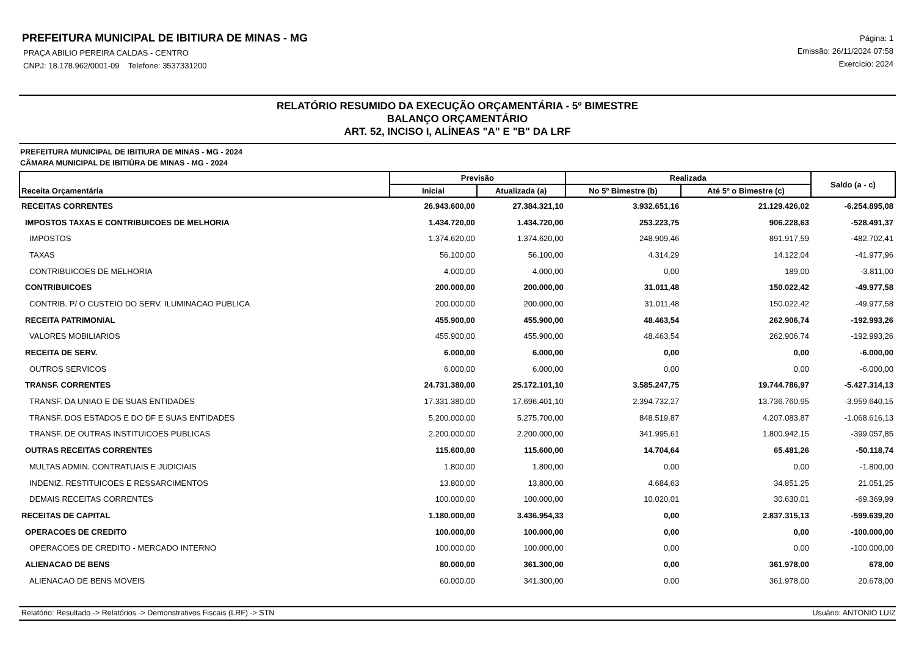PREFEITURA MUNICIPAL DE IBITIURA DE MINAS - MG
PRAÇA ABILIO PEREIRA CALDAS - CENTRO
CNPJ: 18.178.962/0001-09 Telefone: 3537331200
Página: 1
Emissão: 26/11/2024 07:58
Exercício: 2024
RELATÓRIO RESUMIDO DA EXECUÇÃO ORÇAMENTÁRIA - 5º BIMESTRE
BALANÇO ORÇAMENTÁRIO
ART. 52, INCISO I, ALÍNEAS "A" E "B" DA LRF
PREFEITURA MUNICIPAL DE IBITIURA DE MINAS - MG - 2024
CÂMARA MUNICIPAL DE IBITIÚRA DE MINAS - MG - 2024
| Receita Orçamentária | Previsão | | Realizada | | Saldo (a - c) |
| --- | --- | --- | --- | --- | --- |
| | Inicial | Atualizada (a) | No 5º Bimestre (b) | Até 5º o Bimestre (c) | |
| RECEITAS CORRENTES | 26.943.600,00 | 27.384.321,10 | 3.932.651,16 | 21.129.426,02 | -6.254.895,08 |
| IMPOSTOS TAXAS E CONTRIBUICOES DE MELHORIA | 1.434.720,00 | 1.434.720,00 | 253.223,75 | 906.228,63 | -528.491,37 |
| IMPOSTOS | 1.374.620,00 | 1.374.620,00 | 248.909,46 | 891.917,59 | -482.702,41 |
| TAXAS | 56.100,00 | 56.100,00 | 4.314,29 | 14.122,04 | -41.977,96 |
| CONTRIBUICOES DE MELHORIA | 4.000,00 | 4.000,00 | 0,00 | 189,00 | -3.811,00 |
| CONTRIBUICOES | 200.000,00 | 200.000,00 | 31.011,48 | 150.022,42 | -49.977,58 |
| CONTRIB. P/ O CUSTEIO DO SERV. ILUMINACAO PUBLICA | 200.000,00 | 200.000,00 | 31.011,48 | 150.022,42 | -49.977,58 |
| RECEITA PATRIMONIAL | 455.900,00 | 455.900,00 | 48.463,54 | 262.906,74 | -192.993,26 |
| VALORES MOBILIARIOS | 455.900,00 | 455.900,00 | 48.463,54 | 262.906,74 | -192.993,26 |
| RECEITA DE SERV. | 6.000,00 | 6.000,00 | 0,00 | 0,00 | -6.000,00 |
| OUTROS SERVICOS | 6.000,00 | 6.000,00 | 0,00 | 0,00 | -6.000,00 |
| TRANSF. CORRENTES | 24.731.380,00 | 25.172.101,10 | 3.585.247,75 | 19.744.786,97 | -5.427.314,13 |
| TRANSF. DA UNIAO E DE SUAS ENTIDADES | 17.331.380,00 | 17.696.401,10 | 2.394.732,27 | 13.736.760,95 | -3.959.640,15 |
| TRANSF. DOS ESTADOS E DO DF E SUAS ENTIDADES | 5.200.000,00 | 5.275.700,00 | 848.519,87 | 4.207.083,87 | -1.068.616,13 |
| TRANSF. DE OUTRAS INSTITUICOES PUBLICAS | 2.200.000,00 | 2.200.000,00 | 341.995,61 | 1.800.942,15 | -399.057,85 |
| OUTRAS RECEITAS CORRENTES | 115.600,00 | 115.600,00 | 14.704,64 | 65.481,26 | -50.118,74 |
| MULTAS ADMIN. CONTRATUAIS E JUDICIAIS | 1.800,00 | 1.800,00 | 0,00 | 0,00 | -1.800,00 |
| INDENIZ. RESTITUICOES E RESSARCIMENTOS | 13.800,00 | 13.800,00 | 4.684,63 | 34.851,25 | 21.051,25 |
| DEMAIS RECEITAS CORRENTES | 100.000,00 | 100.000,00 | 10.020,01 | 30.630,01 | -69.369,99 |
| RECEITAS DE CAPITAL | 1.180.000,00 | 3.436.954,33 | 0,00 | 2.837.315,13 | -599.639,20 |
| OPERACOES DE CREDITO | 100.000,00 | 100.000,00 | 0,00 | 0,00 | -100.000,00 |
| OPERACOES DE CREDITO - MERCADO INTERNO | 100.000,00 | 100.000,00 | 0,00 | 0,00 | -100.000,00 |
| ALIENACAO DE BENS | 80.000,00 | 361.300,00 | 0,00 | 361.978,00 | 678,00 |
| ALIENACAO DE BENS MOVEIS | 60.000,00 | 341.300,00 | 0,00 | 361.978,00 | 20.678,00 |
Relatório: Resultado -> Relatórios -> Demonstrativos Fiscais (LRF) -> STN Usuário: ANTONIO LUIZ